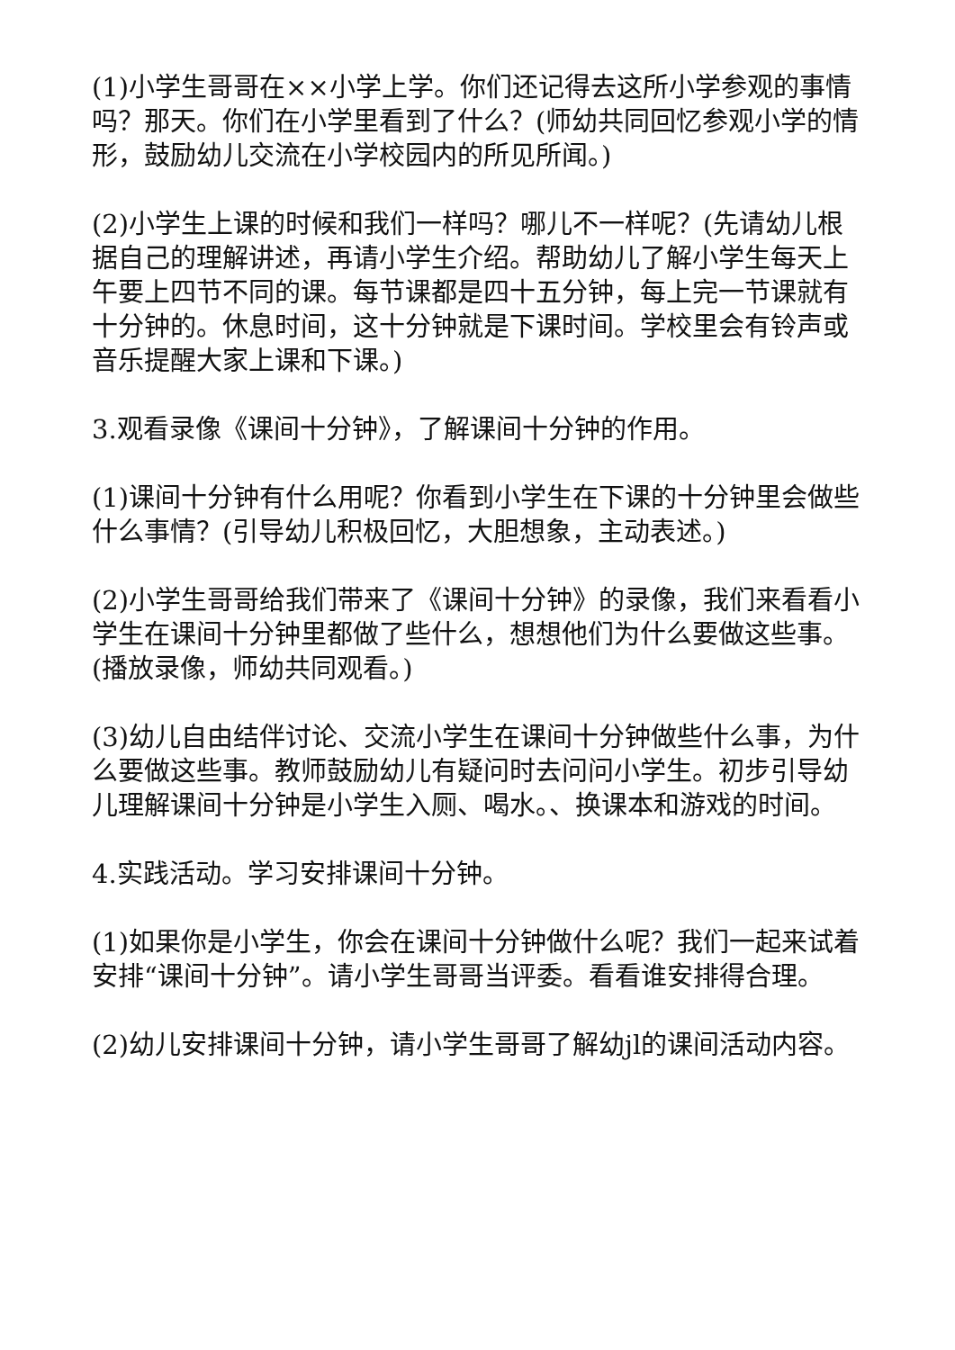(1)小学生哥哥在××小学上学。你们还记得去这所小学参观的事情吗？那天。你们在小学里看到了什么？(师幼共同回忆参观小学的情形，鼓励幼儿交流在小学校园内的所见所闻。)
(2)小学生上课的时候和我们一样吗？哪儿不一样呢？(先请幼儿根据自己的理解讲述，再请小学生介绍。帮助幼儿了解小学生每天上午要上四节不同的课。每节课都是四十五分钟，每上完一节课就有十分钟的。休息时间，这十分钟就是下课时间。学校里会有铃声或音乐提醒大家上课和下课。)
3.观看录像《课间十分钟》，了解课间十分钟的作用。
(1)课间十分钟有什么用呢？你看到小学生在下课的十分钟里会做些什么事情？(引导幼儿积极回忆，大胆想象，主动表述。)
(2)小学生哥哥给我们带来了《课间十分钟》的录像，我们来看看小学生在课间十分钟里都做了些什么，想想他们为什么要做这些事。(播放录像，师幼共同观看。)
(3)幼儿自由结伴讨论、交流小学生在课间十分钟做些什么事，为什么要做这些事。教师鼓励幼儿有疑问时去问问小学生。初步引导幼儿理解课间十分钟是小学生入厕、喝水。、换课本和游戏的时间。
4.实践活动。学习安排课间十分钟。
(1)如果你是小学生，你会在课间十分钟做什么呢？我们一起来试着安排“课间十分钟”。请小学生哥哥当评委。看看谁安排得合理。
(2)幼儿安排课间十分钟，请小学生哥哥了解幼jl的课间活动内容。